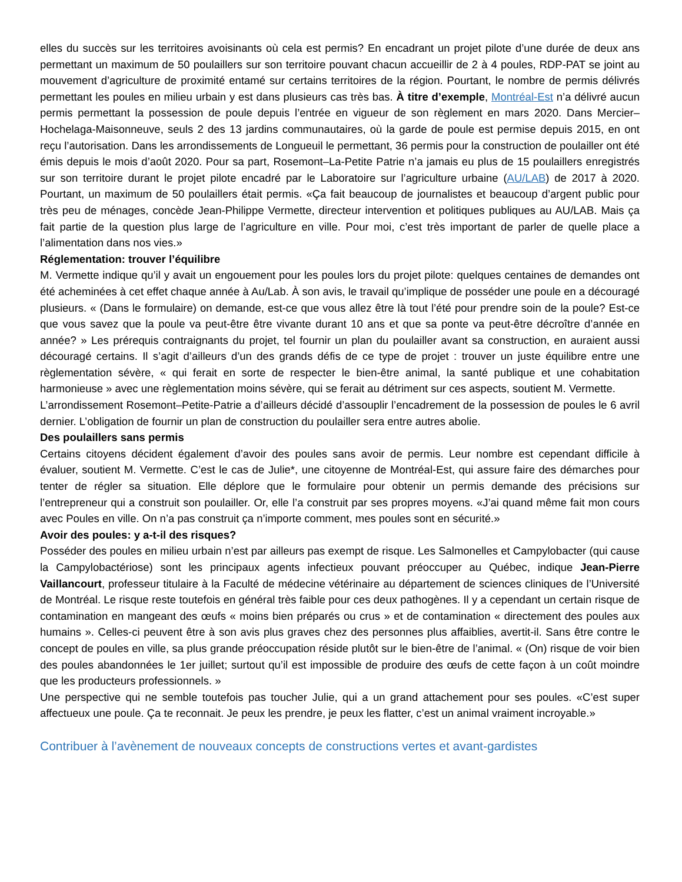elles du succès sur les territoires avoisinants où cela est permis? En encadrant un projet pilote d’une durée de deux ans permettant un maximum de 50 poulaillers sur son territoire pouvant chacun accueillir de 2 à 4 poules, RDP-PAT se joint au mouvement d’agriculture de proximité entamé sur certains territoires de la région. Pourtant, le nombre de permis délivrés permettant les poules en milieu urbain y est dans plusieurs cas très bas. À titre d’exemple, Montréal-Est n’a délivré aucun permis permettant la possession de poule depuis l’entrée en vigueur de son règlement en mars 2020. Dans Mercier–Hochelaga-Maisonneuve, seuls 2 des 13 jardins communautaires, où la garde de poule est permise depuis 2015, en ont reçu l’autorisation. Dans les arrondissements de Longueuil le permettant, 36 permis pour la construction de poulailler ont été émis depuis le mois d’août 2020. Pour sa part, Rosemont–La-Petite Patrie n’a jamais eu plus de 15 poulaillers enregistrés sur son territoire durant le projet pilote encadré par le Laboratoire sur l’agriculture urbaine (AU/LAB) de 2017 à 2020. Pourtant, un maximum de 50 poulaillers était permis. «Ça fait beaucoup de journalistes et beaucoup d’argent public pour très peu de ménages, concède Jean-Philippe Vermette, directeur intervention et politiques publiques au AU/LAB. Mais ça fait partie de la question plus large de l’agriculture en ville. Pour moi, c’est très important de parler de quelle place a l’alimentation dans nos vies.»
Réglementation: trouver l’équilibre
M. Vermette indique qu’il y avait un engouement pour les poules lors du projet pilote: quelques centaines de demandes ont été acheminées à cet effet chaque année à Au/Lab. À son avis, le travail qu’implique de posséder une poule en a découragé plusieurs. « (Dans le formulaire) on demande, est-ce que vous allez être là tout l’été pour prendre soin de la poule? Est-ce que vous savez que la poule va peut-être être vivante durant 10 ans et que sa ponte va peut-être décroître d’année en année? » Les prérequis contraignants du projet, tel fournir un plan du poulailler avant sa construction, en auraient aussi découragé certains. Il s’agit d’ailleurs d’un des grands défis de ce type de projet : trouver un juste équilibre entre une règlementation sévère, « qui ferait en sorte de respecter le bien-être animal, la santé publique et une cohabitation harmonieuse » avec une règlementation moins sévère, qui se ferait au détriment sur ces aspects, soutient M. Vermette.
L’arrondissement Rosemont–Petite-Patrie a d’ailleurs décidé d’assouplir l’encadrement de la possession de poules le 6 avril dernier. L’obligation de fournir un plan de construction du poulailler sera entre autres abolie.
Des poulaillers sans permis
Certains citoyens décident également d’avoir des poules sans avoir de permis. Leur nombre est cependant difficile à évaluer, soutient M. Vermette. C’est le cas de Julie*, une citoyenne de Montréal-Est, qui assure faire des démarches pour tenter de régler sa situation. Elle déplore que le formulaire pour obtenir un permis demande des précisions sur l’entrepreneur qui a construit son poulailler. Or, elle l’a construit par ses propres moyens. «J’ai quand même fait mon cours avec Poules en ville. On n’a pas construit ça n’importe comment, mes poules sont en sécurité.»
Avoir des poules: y a-t-il des risques?
Posséder des poules en milieu urbain n’est par ailleurs pas exempt de risque. Les Salmonelles et Campylobacter (qui cause la Campylobactériose) sont les principaux agents infectieux pouvant préoccuper au Québec, indique Jean-Pierre Vaillancourt, professeur titulaire à la Faculté de médecine vétérinaire au département de sciences cliniques de l’Université de Montréal. Le risque reste toutefois en général très faible pour ces deux pathogènes. Il y a cependant un certain risque de contamination en mangeant des œufs « moins bien préparés ou crus » et de contamination « directement des poules aux humains ». Celles-ci peuvent être à son avis plus graves chez des personnes plus affaiblies, avertit-il. Sans être contre le concept de poules en ville, sa plus grande préoccupation réside plutôt sur le bien-être de l’animal. « (On) risque de voir bien des poules abandonnées le 1er juillet; surtout qu’il est impossible de produire des œufs de cette façon à un coût moindre que les producteurs professionnels. »
Une perspective qui ne semble toutefois pas toucher Julie, qui a un grand attachement pour ses poules. «C’est super affectueux une poule. Ça te reconnait. Je peux les prendre, je peux les flatter, c’est un animal vraiment incroyable.»
Contribuer à l’avènement de nouveaux concepts de constructions vertes et avant-gardistes